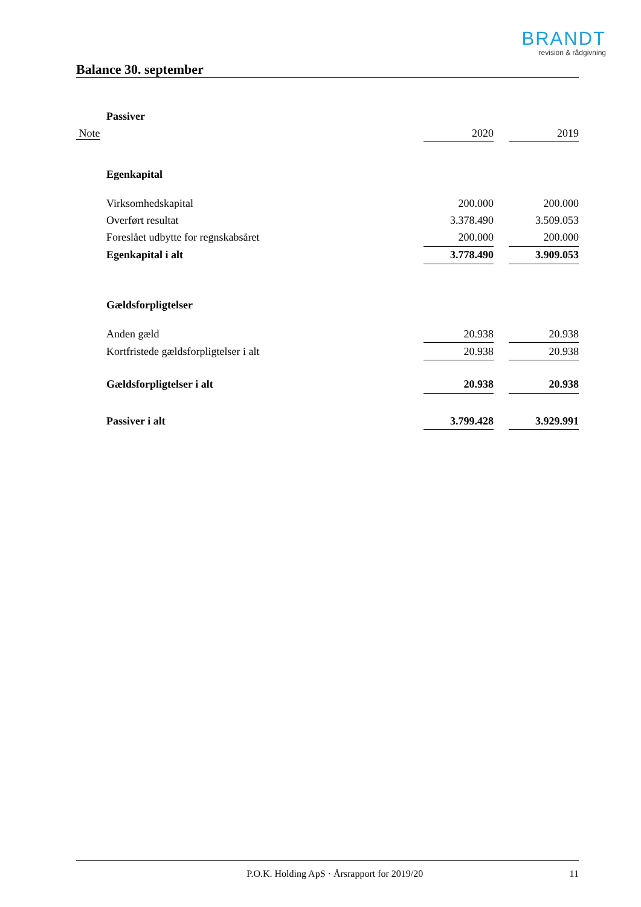BRANDT
revision & rådgivning
Balance 30. september
| | Passiver | | | |
| Note | | 2020 | | 2019 |
| | Egenkapital | | | |
| | Virksomhedskapital | 200.000 | | 200.000 |
| | Overført resultat | 3.378.490 | | 3.509.053 |
| | Foreslået udbytte for regnskabsåret | 200.000 | | 200.000 |
| | Egenkapital i alt | 3.778.490 | | 3.909.053 |
| | Gældsforpligtelser | | | |
| | Anden gæld | 20.938 | | 20.938 |
| | Kortfristede gældsforpligtelser i alt | 20.938 | | 20.938 |
| | Gældsforpligtelser i alt | 20.938 | | 20.938 |
| | Passiver i alt | 3.799.428 | | 3.929.991 |
P.O.K. Holding ApS · Årsrapport for 2019/20 11